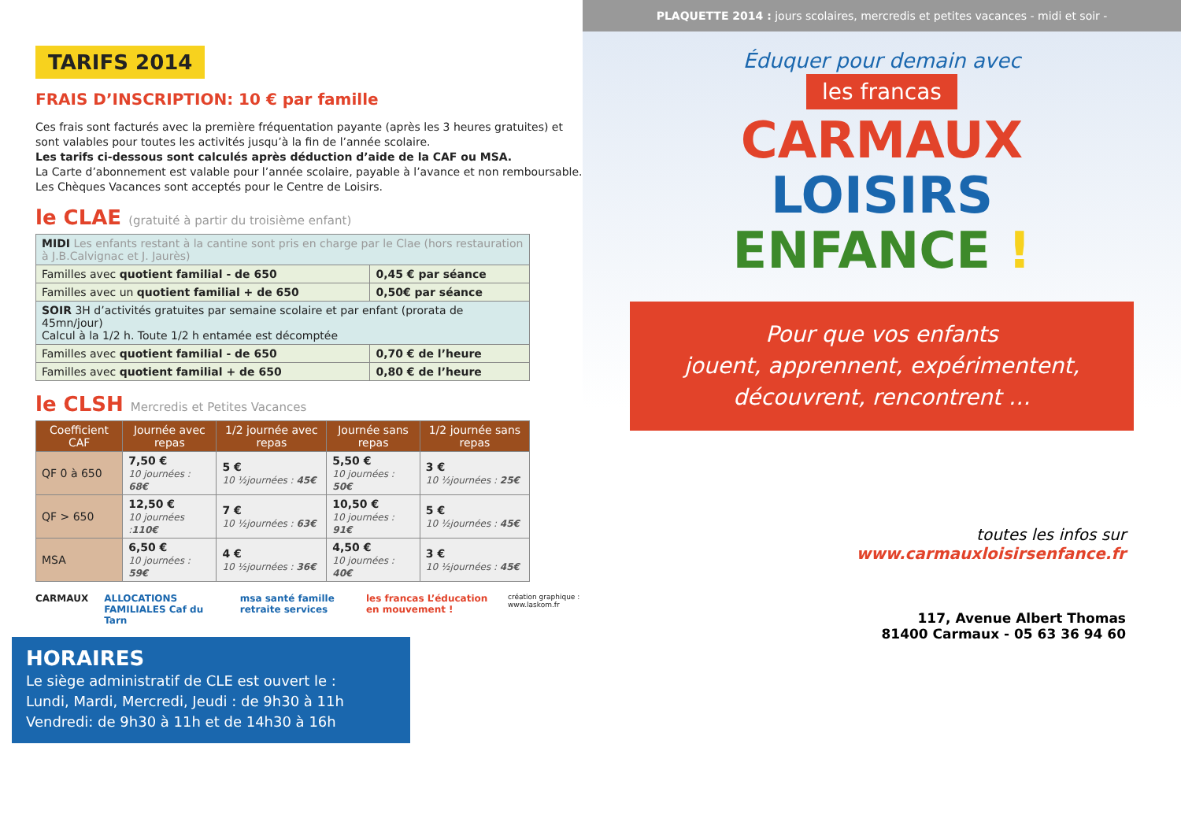TARIFS 2014
FRAIS D’INSCRIPTION: 10 € par famille
Ces frais sont facturés avec la première fréquentation payante (après les 3 heures gratuites) et sont valables pour toutes les activités jusqu’à la fin de l’année scolaire.
Les tarifs ci-dessous sont calculés après déduction d’aide de la CAF ou MSA.
La Carte d’abonnement est valable pour l’année scolaire, payable à l’avance et non remboursable. Les Chèques Vacances sont acceptés pour le Centre de Loisirs.
le CLAE (gratuité à partir du troisième enfant)
| MIDI Les enfants restant à la cantine sont pris en charge par le Clae (hors restauration à J.B.Calvignac et J. Jaurès) | |
| Familles avec quotient familial - de 650 | 0,45 € par séance |
| Familles avec un quotient familial + de 650 | 0,50€ par séance |
| SOIR 3H d’activités gratuites par semaine scolaire et par enfant (prorata de 45mn/jour) Calcul à la 1/2 h. Toute 1/2 h entamée est décomptée | |
| Familles avec quotient familial - de 650 | 0,70 € de l’heure |
| Familles avec quotient familial + de 650 | 0,80 € de l’heure |
le CLSH Mercredis et Petites Vacances
| Coefficient CAF | Journée avec repas | 1/2 journée avec repas | Journée sans repas | 1/2 journée sans repas |
| --- | --- | --- | --- | --- |
| QF 0 à 650 | 7,50 € 10 journées : 68€ | 5 € 10 ½journées : 45€ | 5,50 € 10 journées : 50€ | 3 € 10 ½journées : 25€ |
| QF > 650 | 12,50 € 10 journées : 110€ | 7 € 10 ½journées : 63€ | 10,50 € 10 journées : 91€ | 5 € 10 ½journées : 45€ |
| MSA | 6,50 € 10 journées : 59€ | 4 € 10 ½journées : 36€ | 4,50 € 10 journées : 40€ | 3 € 10 ½journées : 45€ |
CARMAUX ALLOCATIONS FAMILIALES Caf du Tarn msa santé famille retraite services les francas L’éducation en mouvement ! création graphique : www.laskom.fr
HORAIRES
Le siège administratif de CLE est ouvert le :
Lundi, Mardi, Mercredi, Jeudi : de 9h30 à 11h
Vendredi: de 9h30 à 11h et de 14h30 à 16h
PLAQUETTE 2014 : jours scolaires, mercredis et petites vacances - midi et soir -
Éduquer pour demain avec
les francas
CARMAUX
LOISIRS
ENFANCE !
Pour que vos enfants
jouent, apprennent, expérimentent,
découvrent, rencontrent …
toutes les infos sur
www.carmauxloisirsenfance.fr
117, Avenue Albert Thomas
81400 Carmaux - 05 63 36 94 60